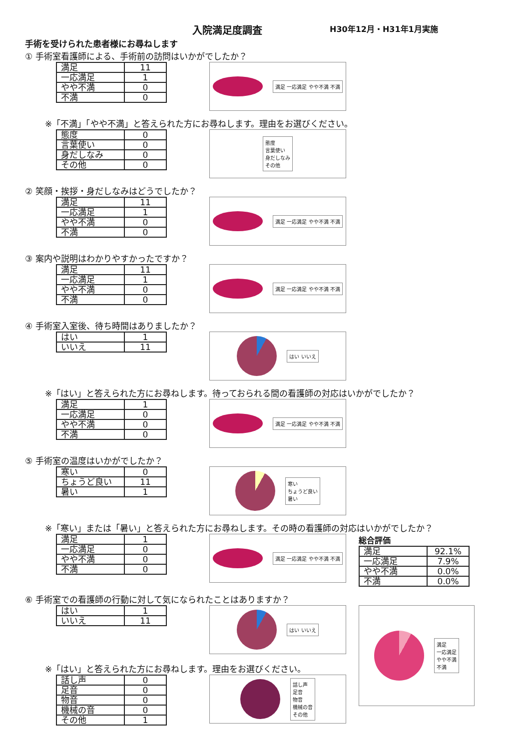入院満足度調査 H30年12月・H31年1月実施
手術を受けられた患者様にお尋ねします
① 手術室看護師による、手術前の訪問はいかがでしたか？
| 満足 | 11 |
| 一応満足 | 1 |
| やや不満 | 0 |
| 不満 | 0 |
満足 一応満足 やや不満 不満
※「不満」「やや不満」と答えられた方にお尋ねします。理由をお選びください。
| 態度 | 0 |
| 言葉使い | 0 |
| 身だしなみ | 0 |
| その他 | 0 |
態度
言葉使い
身だしなみ
その他
② 笑顔・挨拶・身だしなみはどうでしたか？
| 満足 | 11 |
| 一応満足 | 1 |
| やや不満 | 0 |
| 不満 | 0 |
満足 一応満足 やや不満 不満
③ 案内や説明はわかりやすかったですか？
| 満足 | 11 |
| 一応満足 | 1 |
| やや不満 | 0 |
| 不満 | 0 |
満足 一応満足 やや不満 不満
④ 手術室入室後、待ち時間はありましたか？
| はい | 1 |
| いいえ | 11 |
はい いいえ
※「はい」と答えられた方にお尋ねします。待っておられる間の看護師の対応はいかがでしたか？
| 満足 | 1 |
| 一応満足 | 0 |
| やや不満 | 0 |
| 不満 | 0 |
満足 一応満足 やや不満 不満
⑤ 手術室の温度はいかがでしたか？
| 寒い | 0 |
| ちょうど良い | 11 |
| 暑い | 1 |
寒い
ちょうど良い
暑い
※「寒い」または「暑い」と答えられた方にお尋ねします。その時の看護師の対応はいかがでしたか？
| 満足 | 1 |
| 一応満足 | 0 |
| やや不満 | 0 |
| 不満 | 0 |
満足 一応満足 やや不満 不満
総合評価
| 満足 | 92.1% |
| 一応満足 | 7.9% |
| やや不満 | 0.0% |
| 不満 | 0.0% |
⑥ 手術室での看護師の行動に対して気になられたことはありますか？
| はい | 1 |
| いいえ | 11 |
はい いいえ
満足
一応満足
やや不満
不満
※「はい」と答えられた方にお尋ねします。理由をお選びください。
| 話し声 | 0 |
| 足音 | 0 |
| 物音 | 0 |
| 機械の音 | 0 |
| その他 | 1 |
話し声
足音
物音
機械の音
その他